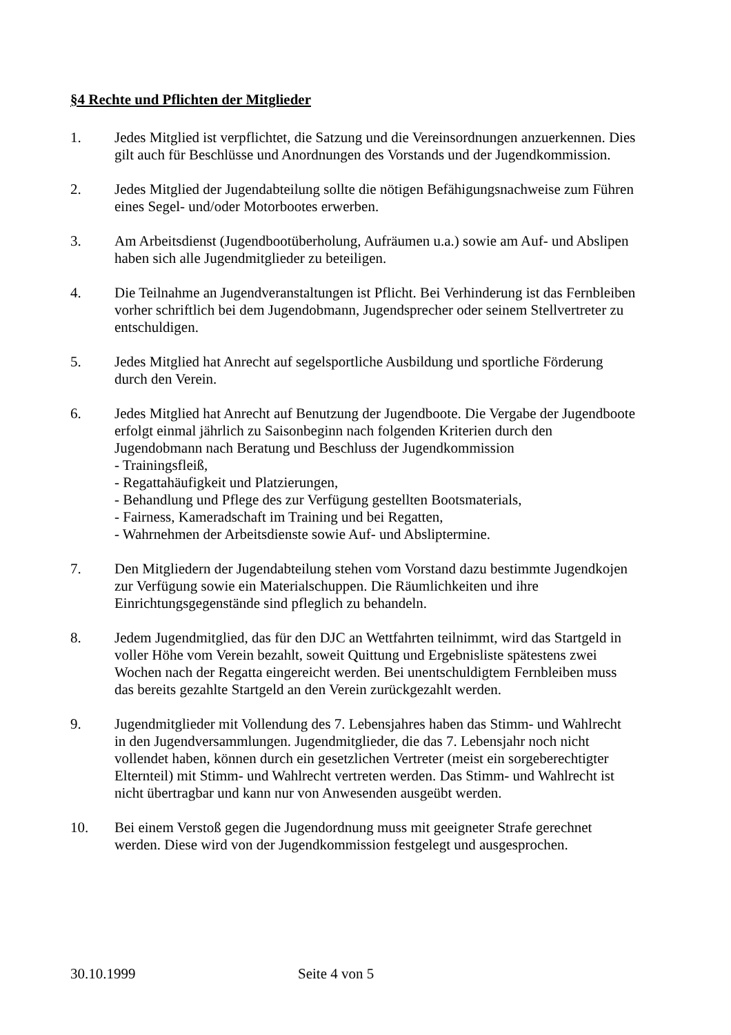§4 Rechte und Pflichten der Mitglieder
1. Jedes Mitglied ist verpflichtet, die Satzung und die Vereinsordnungen anzuerkennen. Dies gilt auch für Beschlüsse und Anordnungen des Vorstands und der Jugendkommission.
2. Jedes Mitglied der Jugendabteilung sollte die nötigen Befähigungsnachweise zum Führen eines Segel- und/oder Motorbootes erwerben.
3. Am Arbeitsdienst (Jugendbootüberholung, Aufräumen u.a.) sowie am Auf- und Abslipen haben sich alle Jugendmitglieder zu beteiligen.
4. Die Teilnahme an Jugendveranstaltungen ist Pflicht. Bei Verhinderung ist das Fernbleiben vorher schriftlich bei dem Jugendobmann, Jugendsprecher oder seinem Stellvertreter zu entschuldigen.
5. Jedes Mitglied hat Anrecht auf segelsportliche Ausbildung und sportliche Förderung durch den Verein.
6. Jedes Mitglied hat Anrecht auf Benutzung der Jugendboote. Die Vergabe der Jugendboote erfolgt einmal jährlich zu Saisonbeginn nach folgenden Kriterien durch den Jugendobmann nach Beratung und Beschluss der Jugendkommission
- Trainingsfleiß,
- Regattahäufigkeit und Platzierungen,
- Behandlung und Pflege des zur Verfügung gestellten Bootsmaterials,
- Fairness, Kameradschaft im Training und bei Regatten,
- Wahrnehmen der Arbeitsdienste sowie Auf- und Absliptermine.
7. Den Mitgliedern der Jugendabteilung stehen vom Vorstand dazu bestimmte Jugendkojen zur Verfügung sowie ein Materialschuppen. Die Räumlichkeiten und ihre Einrichtungsgegenstände sind pfleglich zu behandeln.
8. Jedem Jugendmitglied, das für den DJC an Wettfahrten teilnimmt, wird das Startgeld in voller Höhe vom Verein bezahlt, soweit Quittung und Ergebnisliste spätestens zwei Wochen nach der Regatta eingereicht werden. Bei unentschuldigtem Fernbleiben muss das bereits gezahlte Startgeld an den Verein zurückgezahlt werden.
9. Jugendmitglieder mit Vollendung des 7. Lebensjahres haben das Stimm- und Wahlrecht in den Jugendversammlungen. Jugendmitglieder, die das 7. Lebensjahr noch nicht vollendet haben, können durch ein gesetzlichen Vertreter (meist ein sorgeberechtigter Elternteil) mit Stimm- und Wahlrecht vertreten werden. Das Stimm- und Wahlrecht ist nicht übertragbar und kann nur von Anwesenden ausgeübt werden.
10. Bei einem Verstoß gegen die Jugendordnung muss mit geeigneter Strafe gerechnet werden. Diese wird von der Jugendkommission festgelegt und ausgesprochen.
30.10.1999 Seite 4 von 5